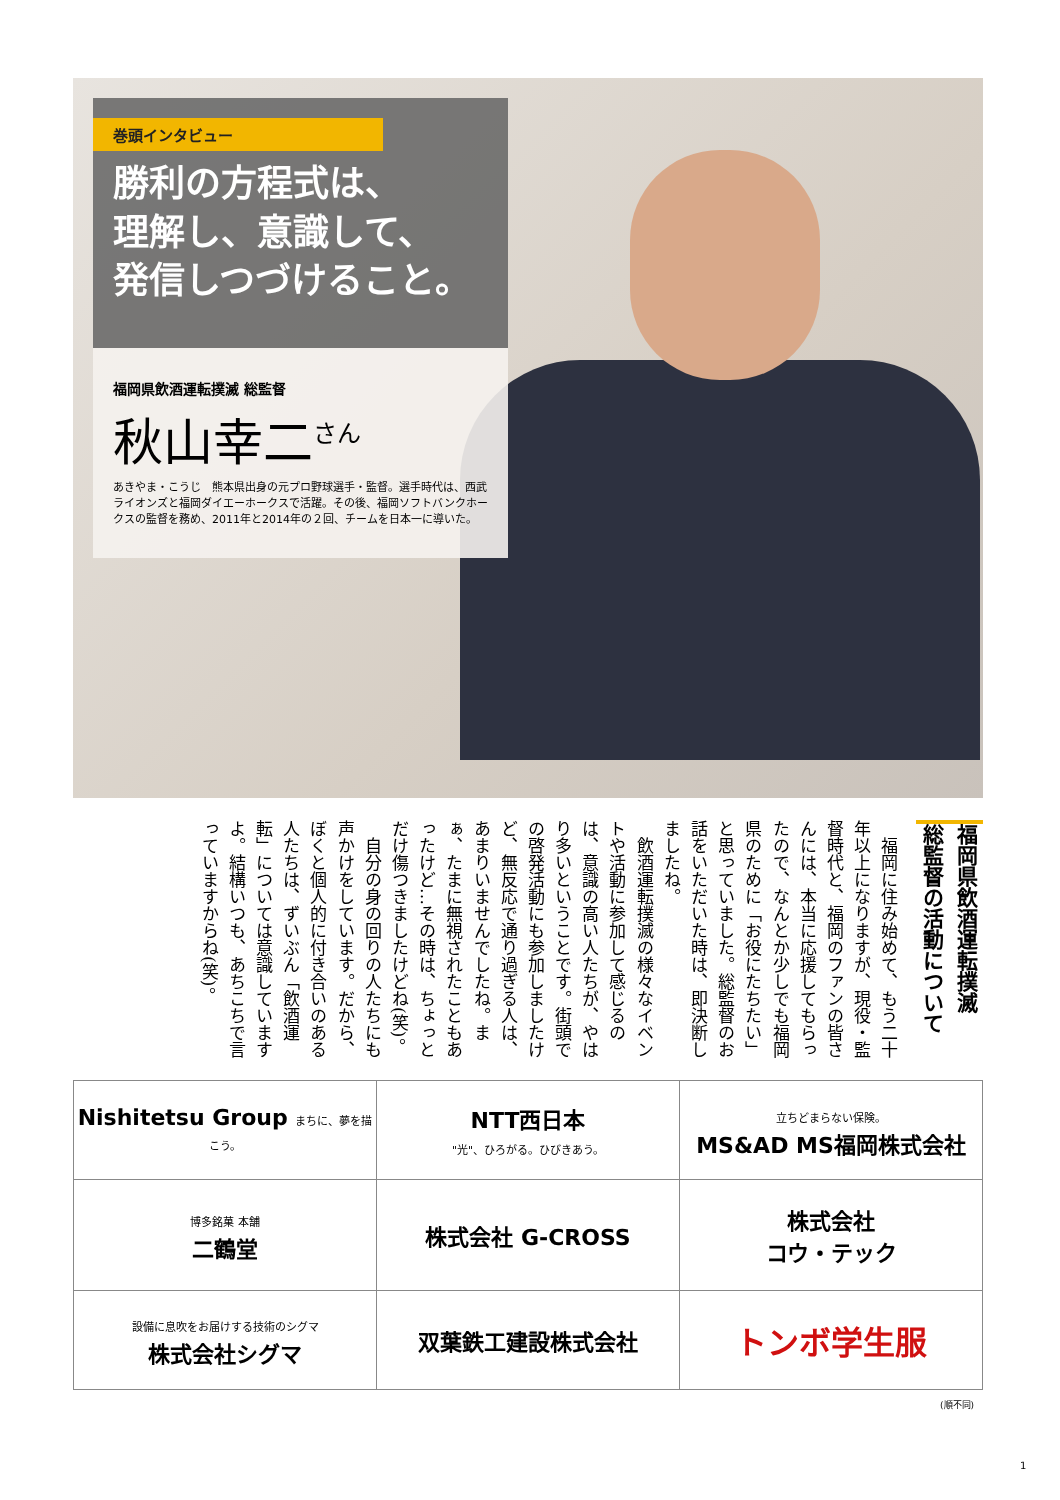巻頭インタビュー
勝利の方程式は、
理解し、意識して、
発信しつづけること。
福岡県飲酒運転撲滅 総監督
秋山幸二<sup>さん</sup>
あきやま・こうじ　熊本県出身の元プロ野球選手・監督。選手時代は、西武ライオンズと福岡ダイエーホークスで活躍。その後、福岡ソフトバンクホークスの監督を務め、2011年と2014年の２回、チームを日本一に導いた。
福岡県飲酒運転撲滅
総監督の活動について
　福岡に住み始めて、もう二十年以上になりますが、現役・監督時代と、福岡のファンの皆さんには、本当に応援してもらったので、なんとか少しでも福岡県のために「お役にたちたい」と思っていました。総監督のお話をいただいた時は、即決断しましたね。
　飲酒運転撲滅の様々なイベントや活動に参加して感じるのは、意識の高い人たちが、やはり多いということです。街頭での啓発活動にも参加しましたけど、無反応で通り過ぎる人は、あまりいませんでしたね。まぁ、たまに無視されたこともあったけど…その時は、ちょっとだけ傷つきましたけどね(笑)。
　自分の身の回りの人たちにも声かけをしています。だから、ぼくと個人的に付き合いのある人たちは、ずいぶん「飲酒運転」については意識していますよ。結構いつも、あちこちで言っていますからね(笑)。
| Nishitetsu Group まちに、夢を描こう。 | NTT西日本 "光"、ひろがる。ひびきあう。 | 立ちどまらない保険。 MS&AD MS福岡株式会社 |
| 博多銘菓 本舗 二鶴堂 | 株式会社 G-CROSS | 株式会社 コウ・テック |
| 設備に息吹をお届けする技術のシグマ 株式会社シグマ | 双葉鉄工建設株式会社 | トンボ学生服 |
(順不同)
1